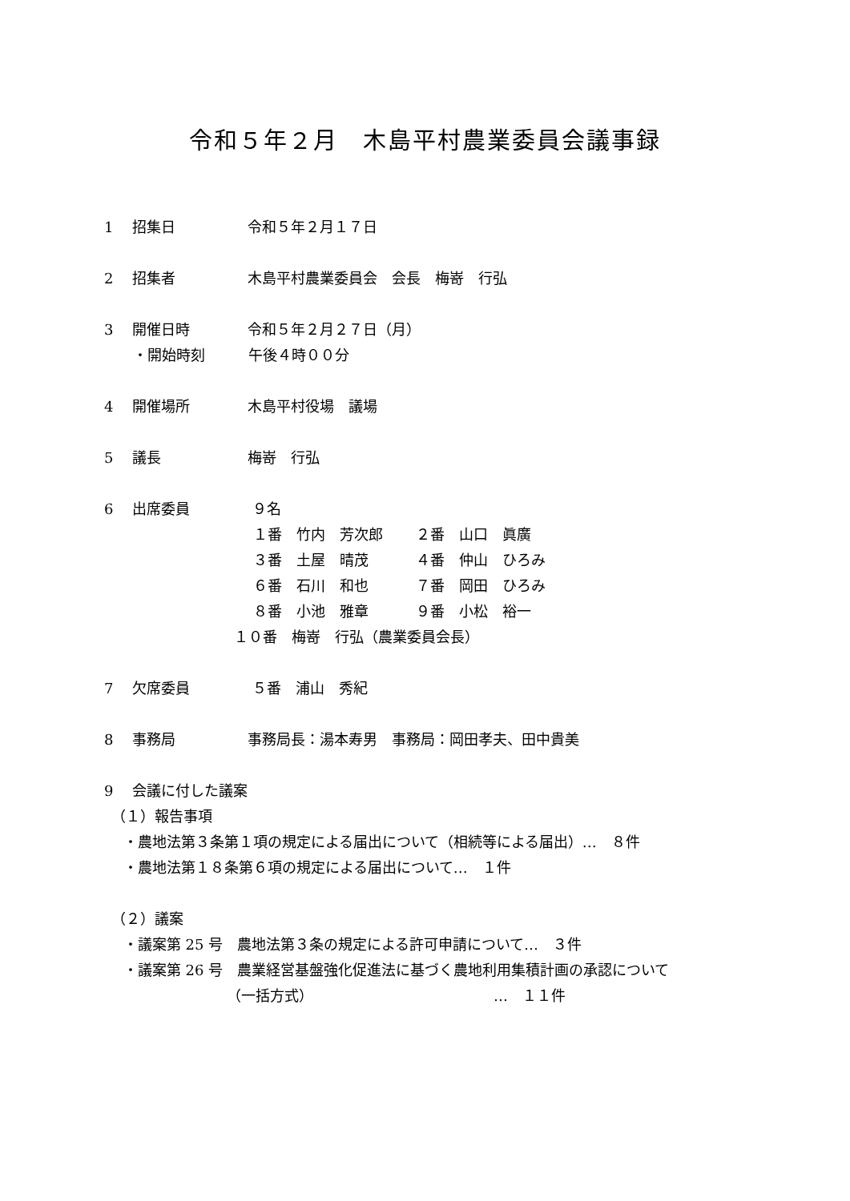令和５年２月　木島平村農業委員会議事録
1　 招集日　　　　　令和５年２月１７日
2　 招集者　　　　　木島平村農業委員会　会長　梅嵜　行弘
3　 開催日時　　　　令和５年２月２７日（月） 　　・開始時刻　　　午後４時００分
4　 開催場所　　　　木島平村役場　議場
5　 議長　　　　　　梅嵜　行弘
6　 出席委員　　　　 ９名 　　　　　　　　　　 １番　竹内　芳次郎　　 ２番　山口　眞廣 　　　　　　　　　　 ３番　土屋　晴茂　　　 ４番　仲山　ひろみ 　　　　　　　　　　 ６番　石川　和也　　　 ７番　岡田　ひろみ 　　　　　　　　　　 ８番　小池　雅章　　　 ９番　小松　裕一 　　　　　　　　　１０番　梅嵜　行弘（農業委員会長）
7　 欠席委員　　　　 ５番　浦山　秀紀
8　 事務局　　　　　事務局長：湯本寿男　事務局：岡田孝夫、田中貴美
9　 会議に付した議案 　（１）報告事項 　 ・農地法第３条第１項の規定による届出について（相続等による届出）…　８件 　 ・農地法第１８条第６項の規定による届出について…　１件 　（２）議案 　 ・議案第 25 号　農地法第３条の規定による許可申請について…　３件 　 ・議案第 26 号　農業経営基盤強化促進法に基づく農地利用集積計画の承認について 　　　　　　　　　（一括方式）　　　　　　　　　　　　　…　１１件